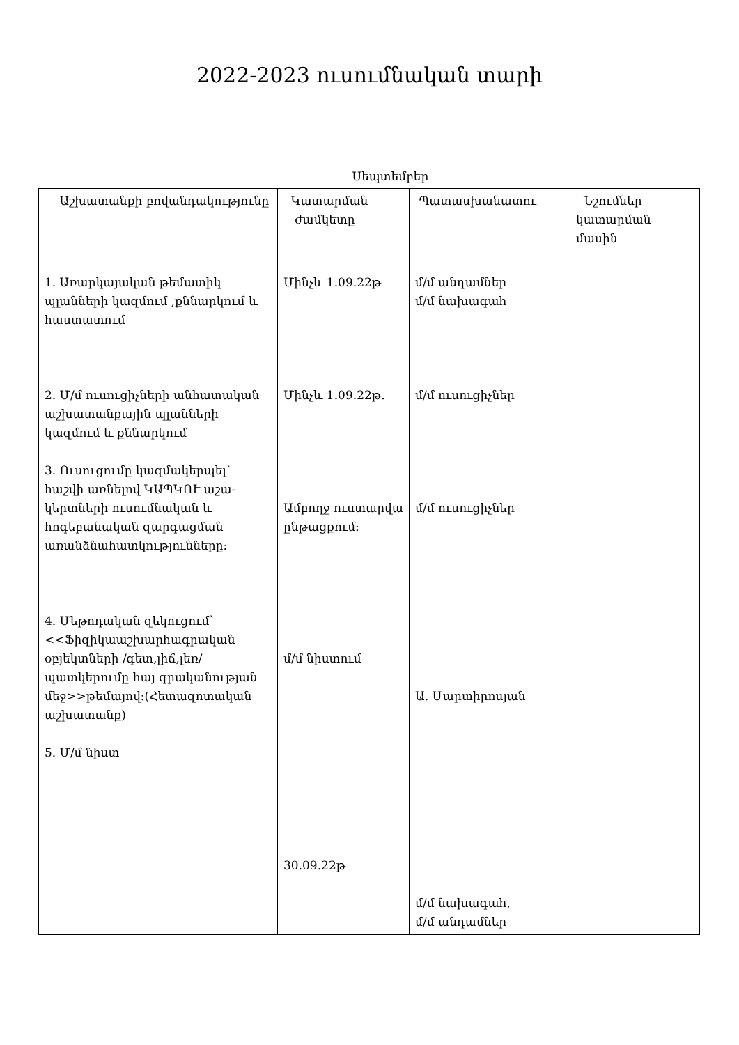2022-2023 ուսումնական տարի
Սեպտեմբեր
| Աշխատանքի բովանդակությունը | Կատարման ժամկետը | Պատասխանատու | Նշումներ կատարման մասին |
| --- | --- | --- | --- |
| 1. Առարկայական թեմատիկ պլանների կազմում ,քննարկում և հաստատում 2. Մ/մ ուսուցիչների անհատական աշխատանքային պլանների կազմում և քննարկում 3. Ուսուցումը կազմակերպել՝ հաշվի առնելով ԿԱՊԿՈՒ աշա-կերտների ուսումնական և հոգեբանական զարգացման առանձնահատկությունները: 4. Մեթոդական զեկուցում՝ <<Ֆիզիկաաշխարհագրական օբյեկտների /գետ,լիճ,լեռ/ պատկերումը հայ գրականության մեջ>>թեմայով:(Հետազոտական աշխատանք) 5. Մ/մ նիստ | Մինչև 1.09.22թ Մինչև 1.09.22թ. Ամբողջ ուստարվա ընթացքում: մ/մ նիստում 30.09.22թ | մ/մ անդամներ մ/մ նախագահ մ/մ ուսուցիչներ մ/մ ուսուցիչներ Ա. Մարտիրոսյան մ/մ նախագահ, մ/մ անդամներ | |